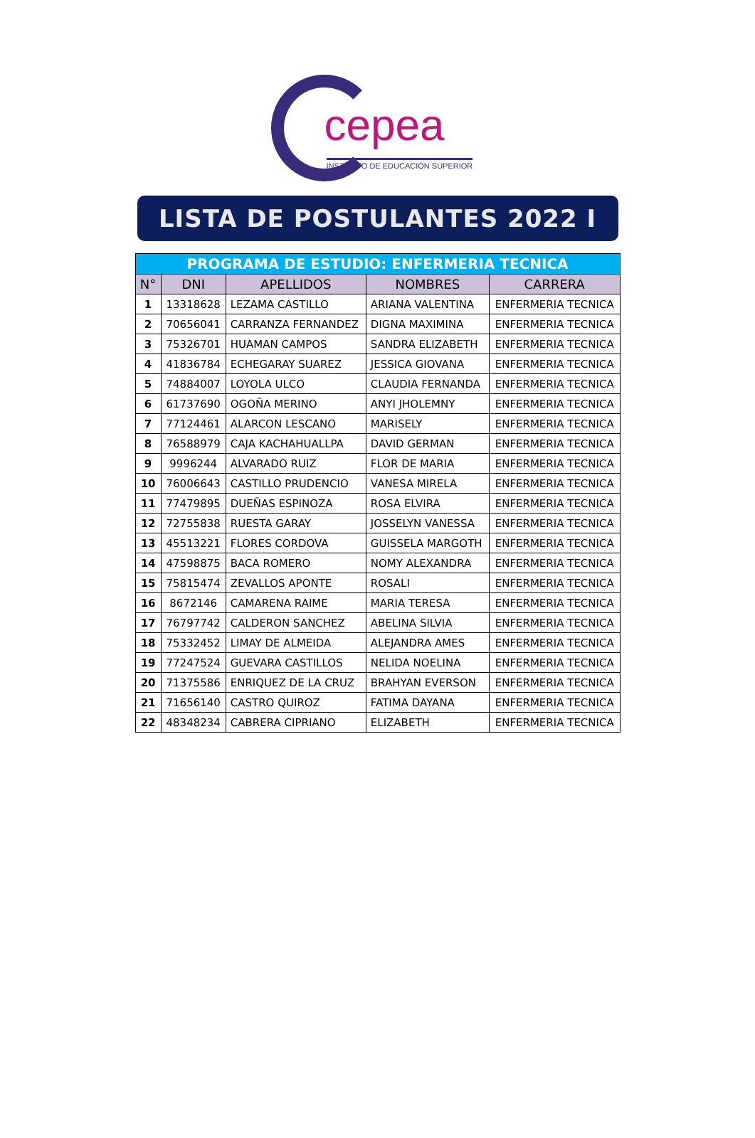cepea
INSTITUTO DE EDUCACIÓN SUPERIOR
LISTA DE POSTULANTES 2022 I
| PROGRAMA DE ESTUDIO: ENFERMERIA TECNICA | | | | |
| --- | --- | --- | --- | --- |
| N° | DNI | APELLIDOS | NOMBRES | CARRERA |
| 1 | 13318628 | LEZAMA CASTILLO | ARIANA VALENTINA | ENFERMERIA TECNICA |
| 2 | 70656041 | CARRANZA FERNANDEZ | DIGNA MAXIMINA | ENFERMERIA TECNICA |
| 3 | 75326701 | HUAMAN CAMPOS | SANDRA ELIZABETH | ENFERMERIA TECNICA |
| 4 | 41836784 | ECHEGARAY SUAREZ | JESSICA GIOVANA | ENFERMERIA TECNICA |
| 5 | 74884007 | LOYOLA ULCO | CLAUDIA FERNANDA | ENFERMERIA TECNICA |
| 6 | 61737690 | OGOÑA MERINO | ANYI JHOLEMNY | ENFERMERIA TECNICA |
| 7 | 77124461 | ALARCON LESCANO | MARISELY | ENFERMERIA TECNICA |
| 8 | 76588979 | CAJA KACHAHUALLPA | DAVID GERMAN | ENFERMERIA TECNICA |
| 9 | 9996244 | ALVARADO RUIZ | FLOR DE MARIA | ENFERMERIA TECNICA |
| 10 | 76006643 | CASTILLO PRUDENCIO | VANESA MIRELA | ENFERMERIA TECNICA |
| 11 | 77479895 | DUEÑAS ESPINOZA | ROSA ELVIRA | ENFERMERIA TECNICA |
| 12 | 72755838 | RUESTA GARAY | JOSSELYN VANESSA | ENFERMERIA TECNICA |
| 13 | 45513221 | FLORES CORDOVA | GUISSELA MARGOTH | ENFERMERIA TECNICA |
| 14 | 47598875 | BACA ROMERO | NOMY ALEXANDRA | ENFERMERIA TECNICA |
| 15 | 75815474 | ZEVALLOS APONTE | ROSALI | ENFERMERIA TECNICA |
| 16 | 8672146 | CAMARENA RAIME | MARIA TERESA | ENFERMERIA TECNICA |
| 17 | 76797742 | CALDERON SANCHEZ | ABELINA SILVIA | ENFERMERIA TECNICA |
| 18 | 75332452 | LIMAY DE ALMEIDA | ALEJANDRA AMES | ENFERMERIA TECNICA |
| 19 | 77247524 | GUEVARA CASTILLOS | NELIDA NOELINA | ENFERMERIA TECNICA |
| 20 | 71375586 | ENRIQUEZ DE LA CRUZ | BRAHYAN EVERSON | ENFERMERIA TECNICA |
| 21 | 71656140 | CASTRO QUIROZ | FATIMA DAYANA | ENFERMERIA TECNICA |
| 22 | 48348234 | CABRERA CIPRIANO | ELIZABETH | ENFERMERIA TECNICA |